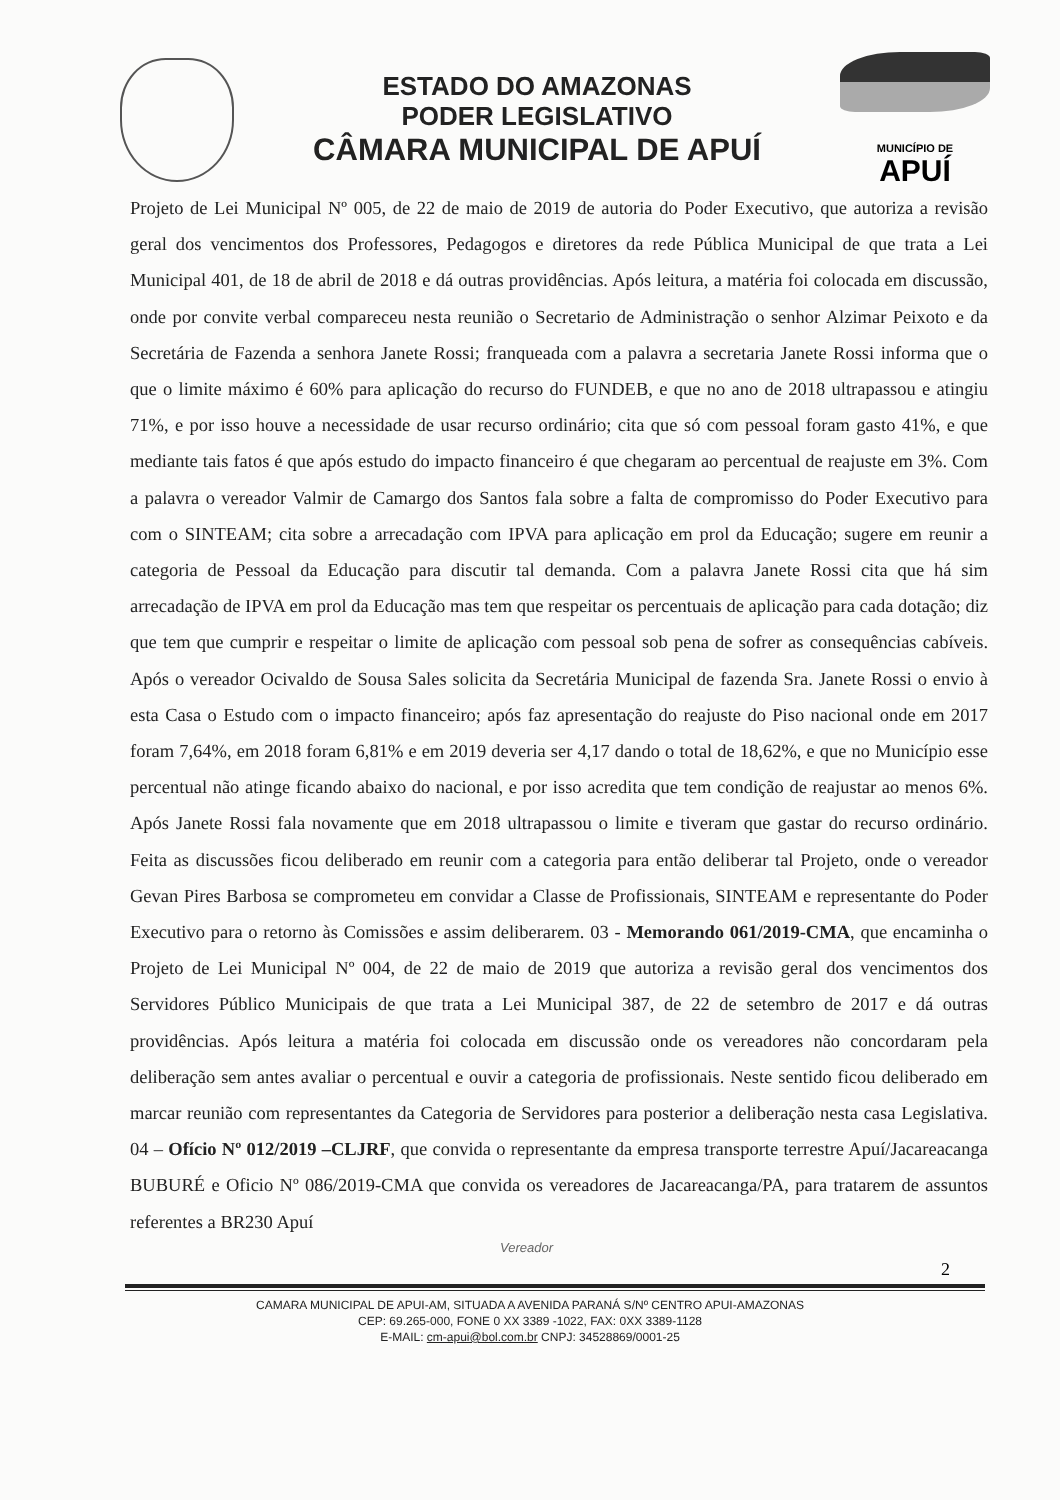ESTADO DO AMAZONAS
PODER LEGISLATIVO
CÂMARA MUNICIPAL DE APUÍ
MUNICÍPIO DE
APUÍ
Projeto de Lei Municipal Nº 005, de 22 de maio de 2019 de autoria do Poder Executivo, que autoriza a revisão geral dos vencimentos dos Professores, Pedagogos e diretores da rede Pública Municipal de que trata a Lei Municipal 401, de 18 de abril de 2018 e dá outras providências. Após leitura, a matéria foi colocada em discussão, onde por convite verbal compareceu nesta reunião o Secretario de Administração o senhor Alzimar Peixoto e da Secretária de Fazenda a senhora Janete Rossi; franqueada com a palavra a secretaria Janete Rossi informa que o que o limite máximo é 60% para aplicação do recurso do FUNDEB, e que no ano de 2018 ultrapassou e atingiu 71%, e por isso houve a necessidade de usar recurso ordinário; cita que só com pessoal foram gasto 41%, e que mediante tais fatos é que após estudo do impacto financeiro é que chegaram ao percentual de reajuste em 3%. Com a palavra o vereador Valmir de Camargo dos Santos fala sobre a falta de compromisso do Poder Executivo para com o SINTEAM; cita sobre a arrecadação com IPVA para aplicação em prol da Educação; sugere em reunir a categoria de Pessoal da Educação para discutir tal demanda. Com a palavra Janete Rossi cita que há sim arrecadação de IPVA em prol da Educação mas tem que respeitar os percentuais de aplicação para cada dotação; diz que tem que cumprir e respeitar o limite de aplicação com pessoal sob pena de sofrer as consequências cabíveis. Após o vereador Ocivaldo de Sousa Sales solicita da Secretária Municipal de fazenda Sra. Janete Rossi o envio à esta Casa o Estudo com o impacto financeiro; após faz apresentação do reajuste do Piso nacional onde em 2017 foram 7,64%, em 2018 foram 6,81% e em 2019 deveria ser 4,17 dando o total de 18,62%, e que no Município esse percentual não atinge ficando abaixo do nacional, e por isso acredita que tem condição de reajustar ao menos 6%. Após Janete Rossi fala novamente que em 2018 ultrapassou o limite e tiveram que gastar do recurso ordinário. Feita as discussões ficou deliberado em reunir com a categoria para então deliberar tal Projeto, onde o vereador Gevan Pires Barbosa se comprometeu em convidar a Classe de Profissionais, SINTEAM e representante do Poder Executivo para o retorno às Comissões e assim deliberarem. 03 - Memorando 061/2019-CMA, que encaminha o Projeto de Lei Municipal Nº 004, de 22 de maio de 2019 que autoriza a revisão geral dos vencimentos dos Servidores Público Municipais de que trata a Lei Municipal 387, de 22 de setembro de 2017 e dá outras providências. Após leitura a matéria foi colocada em discussão onde os vereadores não concordaram pela deliberação sem antes avaliar o percentual e ouvir a categoria de profissionais. Neste sentido ficou deliberado em marcar reunião com representantes da Categoria de Servidores para posterior a deliberação nesta casa Legislativa. 04 – Ofício Nº 012/2019 –CLJRF, que convida o representante da empresa transporte terrestre Apuí/Jacareacanga BUBURÉ e Oficio Nº 086/2019-CMA que convida os vereadores de Jacareacanga/PA, para tratarem de assuntos referentes a BR230 Apuí
Vereador
2
CAMARA MUNICIPAL DE APUI-AM, SITUADA A AVENIDA PARANÁ S/Nº CENTRO APUI-AMAZONAS
CEP: 69.265-000, FONE 0 XX 3389 -1022, FAX: 0XX 3389-1128
E-MAIL: cm-apui@bol.com.br CNPJ: 34528869/0001-25